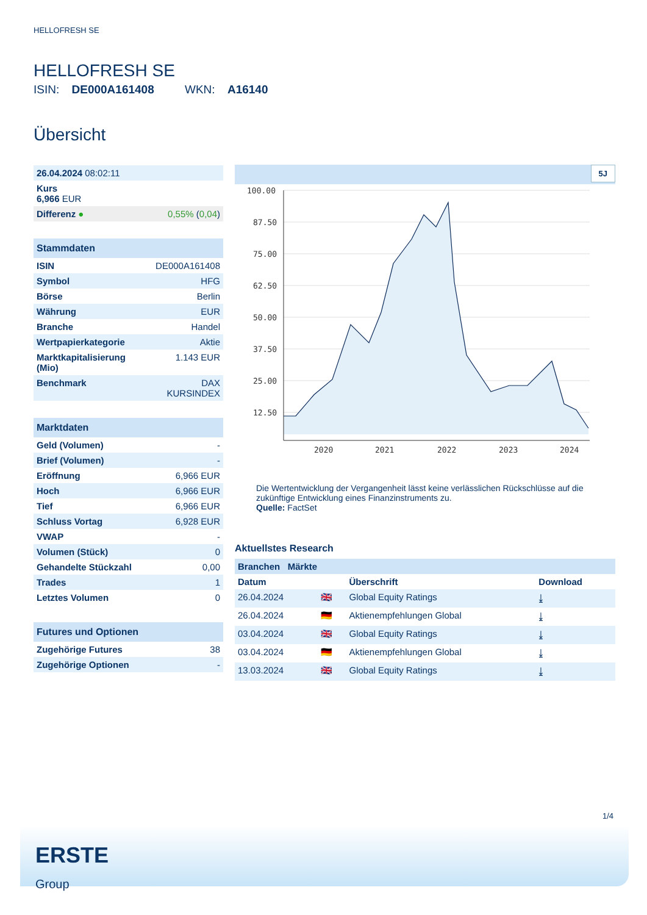HELLOFRESH SE
HELLOFRESH SE
ISIN: DE000A161408 WKN: A16140
Übersicht
| 26.04.2024 08:02:11 | |
| Kurs 6,966 EUR | |
| Differenz ● | 0,55% ( 0,04 ) |
| Stammdaten | |
| ISIN | DE000A161408 |
| Symbol | HFG |
| Börse | Berlin |
| Währung | EUR |
| Branche | Handel |
| Wertpapierkategorie | Aktie |
| Marktkapitalisierung (Mio) | 1.143 EUR |
| Benchmark | DAX KURSINDEX |
| Marktdaten | |
| Geld (Volumen) | - |
| Brief (Volumen) | - |
| Eröffnung | 6,966 EUR |
| Hoch | 6,966 EUR |
| Tief | 6,966 EUR |
| Schluss Vortag | 6,928 EUR |
| VWAP | - |
| Volumen (Stück) | 0 |
| Gehandelte Stückzahl | 0,00 |
| Trades | 1 |
| Letztes Volumen | 0 |
| Futures und Optionen | |
| Zugehörige Futures | 38 |
| Zugehörige Optionen | - |
5J
100.00
87.50
75.00
62.50
50.00
37.50
25.00
12.50
2020
2021
2022
2023
2024
Die Wertentwicklung der Vergangenheit lässt keine verlässlichen Rückschlüsse auf die zukünftige Entwicklung eines Finanzinstruments zu.
Quelle: FactSet
Aktuellstes Research
| Branchen Märkte | | | |
| Datum | | Überschrift | Download |
| 26.04.2024 | 🇬🇧 | Global Equity Ratings | ⤓ |
| 26.04.2024 | 🇩🇪 | Aktienempfehlungen Global | ⤓ |
| 03.04.2024 | 🇬🇧 | Global Equity Ratings | ⤓ |
| 03.04.2024 | 🇩🇪 | Aktienempfehlungen Global | ⤓ |
| 13.03.2024 | 🇬🇧 | Global Equity Ratings | ⤓ |
1/4
ERSTE
Group